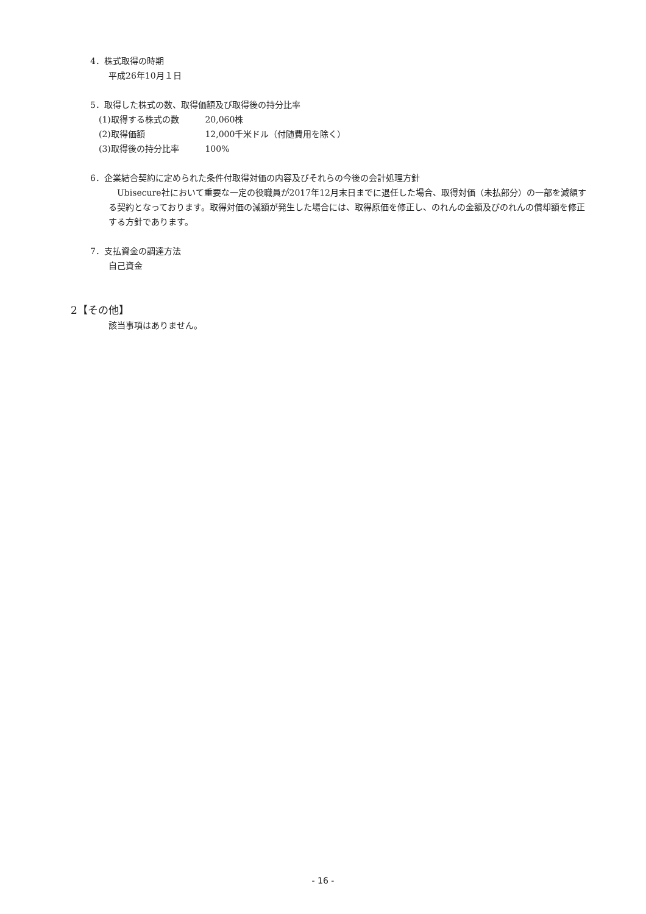4．株式取得の時期
平成26年10月１日
5．取得した株式の数、取得価額及び取得後の持分比率
(1)取得する株式の数 20,060株
(2)取得価額 12,000千米ドル（付随費用を除く）
(3)取得後の持分比率 100%
6．企業結合契約に定められた条件付取得対価の内容及びそれらの今後の会計処理方針
　Ubisecure社において重要な一定の役職員が2017年12月末日までに退任した場合、取得対価（未払部分）の一部を減額する契約となっております。取得対価の減額が発生した場合には、取得原価を修正し、のれんの金額及びのれんの償却額を修正する方針であります。
7．支払資金の調達方法
自己資金
2【その他】
該当事項はありません。
- 16 -